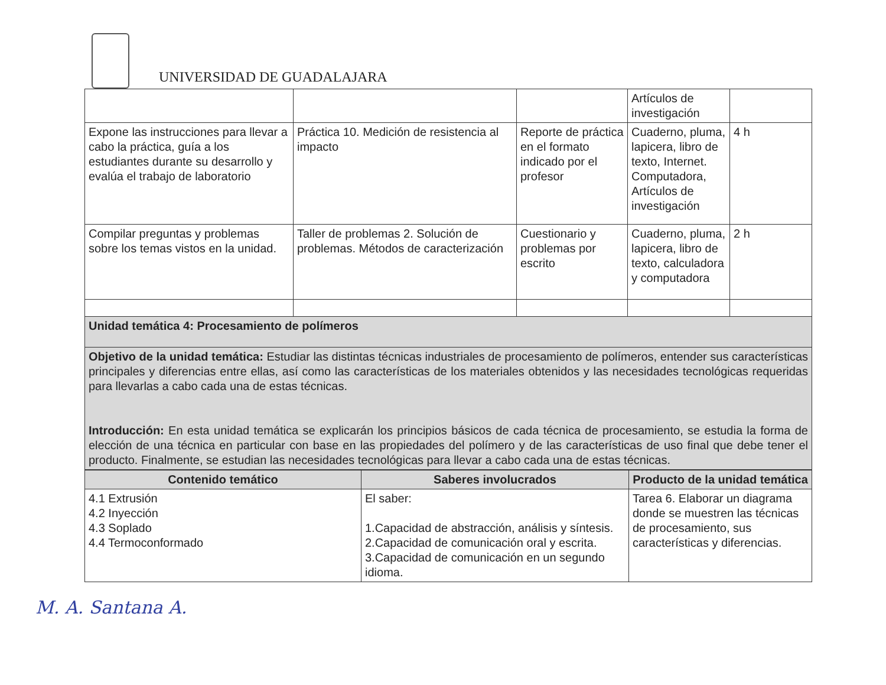UNIVERSIDAD DE GUADALAJARA
| | | | Artículos de investigación | |
| Expone las instrucciones para llevar a cabo la práctica, guía a los estudiantes durante su desarrollo y evalúa el trabajo de laboratorio | Práctica 10. Medición de resistencia al impacto | Reporte de práctica en el formato indicado por el profesor | Cuaderno, pluma, lapicera, libro de texto, Internet. Computadora, Artículos de investigación | 4 h |
| Compilar preguntas y problemas sobre los temas vistos en la unidad. | Taller de problemas 2. Solución de problemas. Métodos de caracterización | Cuestionario y problemas por escrito | Cuaderno, pluma, lapicera, libro de texto, calculadora y computadora | 2 h |
| Unidad temática 4: Procesamiento de polímeros | | | | |
| Objetivo de la unidad temática: Estudiar las distintas técnicas industriales de procesamiento de polímeros, entender sus características principales y diferencias entre ellas, así como las características de los materiales obtenidos y las necesidades tecnológicas requeridas para llevarlas a cabo cada una de estas técnicas. Introducción: En esta unidad temática se explicarán los principios básicos de cada técnica de procesamiento, se estudia la forma de elección de una técnica en particular con base en las propiedades del polímero y de las características de uso final que debe tener el producto. Finalmente, se estudian las necesidades tecnológicas para llevar a cabo cada una de estas técnicas. | | | | |
| Contenido temático | Saberes involucrados | Producto de la unidad temática |
| --- | --- | --- |
| 4.1 Extrusión 4.2 Inyección 4.3 Soplado 4.4 Termoconformado | El saber: 1.Capacidad de abstracción, análisis y síntesis. 2.Capacidad de comunicación oral y escrita. 3.Capacidad de comunicación en un segundo idioma. | Tarea 6. Elaborar un diagrama donde se muestren las técnicas de procesamiento, sus características y diferencias. |
M. A. Santana A.